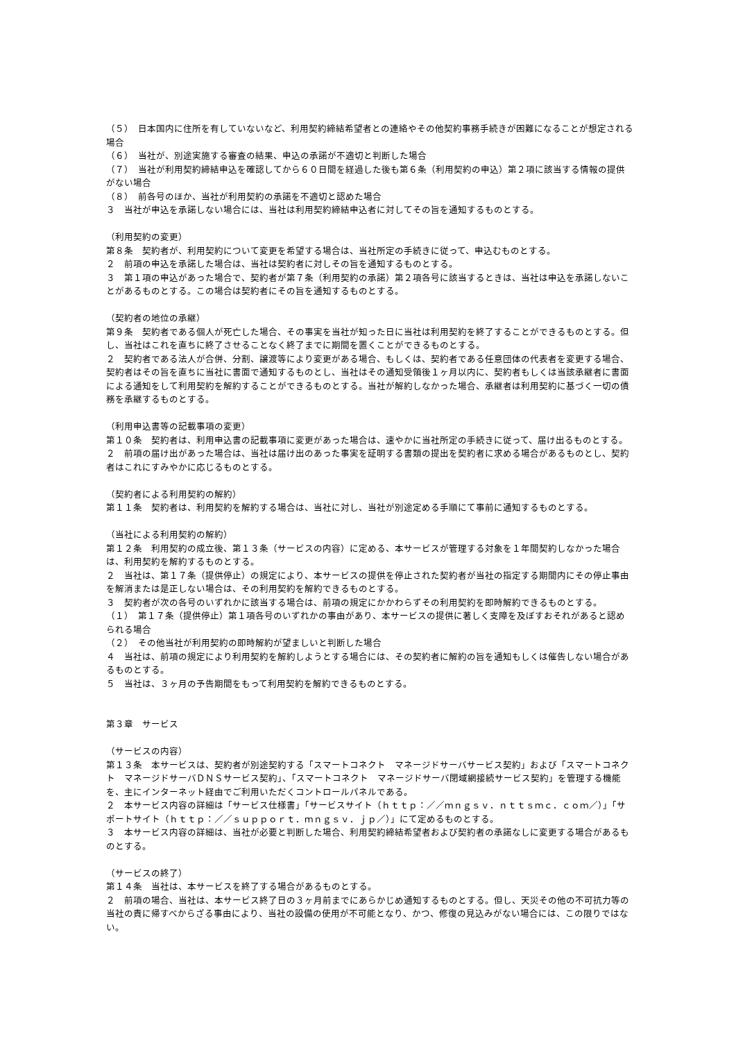（５）　日本国内に住所を有していないなど、利用契約締結希望者との連絡やその他契約事務手続きが困難になることが想定される場合
（６）　当社が、別途実施する審査の結果、申込の承諾が不適切と判断した場合
（７）　当社が利用契約締結申込を確認してから６０日間を経過した後も第６条（利用契約の申込）第２項に該当する情報の提供がない場合
（８）　前各号のほか、当社が利用契約の承諾を不適切と認めた場合
３　当社が申込を承諾しない場合には、当社は利用契約締結申込者に対してその旨を通知するものとする。
（利用契約の変更）
第８条　契約者が、利用契約について変更を希望する場合は、当社所定の手続きに従って、申込むものとする。
２　前項の申込を承諾した場合は、当社は契約者に対しその旨を通知するものとする。
３　第１項の申込があった場合で、契約者が第７条（利用契約の承諾）第２項各号に該当するときは、当社は申込を承諾しないことがあるものとする。この場合は契約者にその旨を通知するものとする。
（契約者の地位の承継）
第９条　契約者である個人が死亡した場合、その事実を当社が知った日に当社は利用契約を終了することができるものとする。但し、当社はこれを直ちに終了させることなく終了までに期間を置くことができるものとする。
２　契約者である法人が合併、分割、譲渡等により変更がある場合、もしくは、契約者である任意団体の代表者を変更する場合、契約者はその旨を直ちに当社に書面で通知するものとし、当社はその通知受領後１ヶ月以内に、契約者もしくは当該承継者に書面による通知をして利用契約を解約することができるものとする。当社が解約しなかった場合、承継者は利用契約に基づく一切の債務を承継するものとする。
（利用申込書等の記載事項の変更）
第１０条　契約者は、利用申込書の記載事項に変更があった場合は、速やかに当社所定の手続きに従って、届け出るものとする。
２　前項の届け出があった場合は、当社は届け出のあった事実を証明する書類の提出を契約者に求める場合があるものとし、契約者はこれにすみやかに応じるものとする。
（契約者による利用契約の解約）
第１１条　契約者は、利用契約を解約する場合は、当社に対し、当社が別途定める手順にて事前に通知するものとする。
（当社による利用契約の解約）
第１２条　利用契約の成立後、第１３条（サービスの内容）に定める、本サービスが管理する対象を１年間契約しなかった場合は、利用契約を解約するものとする。
２　当社は、第１７条（提供停止）の規定により、本サービスの提供を停止された契約者が当社の指定する期間内にその停止事由を解消または是正しない場合は、その利用契約を解約できるものとする。
３　契約者が次の各号のいずれかに該当する場合は、前項の規定にかかわらずその利用契約を即時解約できるものとする。
（１）　第１７条（提供停止）第１項各号のいずれかの事由があり、本サービスの提供に著しく支障を及ぼすおそれがあると認められる場合
（２）　その他当社が利用契約の即時解約が望ましいと判断した場合
４　当社は、前項の規定により利用契約を解約しようとする場合には、その契約者に解約の旨を通知もしくは催告しない場合があるものとする。
５　当社は、３ヶ月の予告期間をもって利用契約を解約できるものとする。
第３章　サービス
（サービスの内容）
第１３条　本サービスは、契約者が別途契約する「スマートコネクト　マネージドサーバサービス契約」および「スマートコネクト　マネージドサーバＤＮＳサービス契約」、「スマートコネクト　マネージドサーバ閉域網接続サービス契約」を管理する機能を、主にインターネット経由でご利用いただくコントロールパネルである。
２　本サービス内容の詳細は「サービス仕様書」「サービスサイト（ｈｔｔｐ：／／ｍｎｇｓｖ．ｎｔｔｓｍｃ．ｃｏｍ／）」「サポートサイト（ｈｔｔｐ：／／ｓｕｐｐｏｒｔ．ｍｎｇｓｖ．ｊｐ／）」にて定めるものとする。
３　本サービス内容の詳細は、当社が必要と判断した場合、利用契約締結希望者および契約者の承諾なしに変更する場合があるものとする。
（サービスの終了）
第１４条　当社は、本サービスを終了する場合があるものとする。
２　前項の場合、当社は、本サービス終了日の３ヶ月前までにあらかじめ通知するものとする。但し、天災その他の不可抗力等の当社の責に帰すべからざる事由により、当社の設備の使用が不可能となり、かつ、修復の見込みがない場合には、この限りではない。